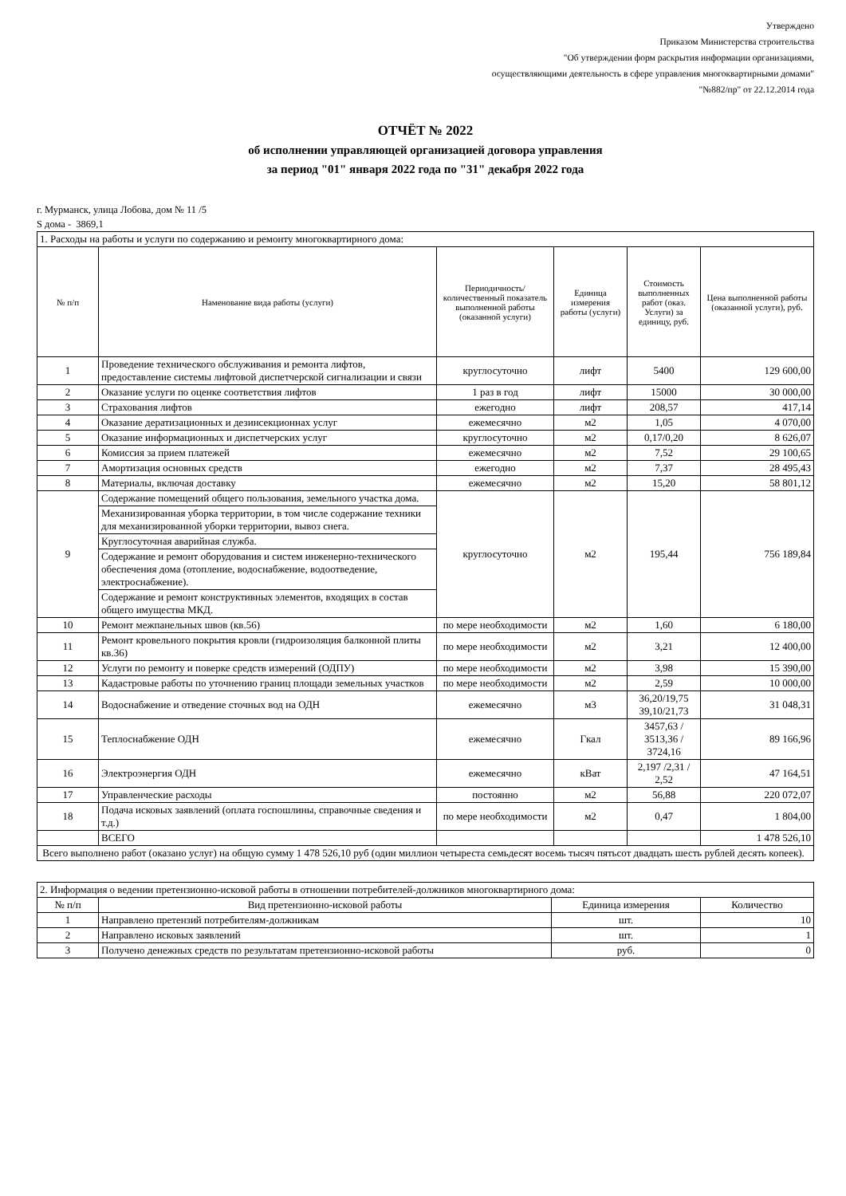Утверждено
Приказом Министерства строительства
"Об утверждении форм раскрытия информации организациями,
осуществляющими деятельность в сфере управления многоквартирными домами"
"№882/пр" от 22.12.2014 года
ОТЧЁТ № 2022
об исполнении управляющей организацией договора управления
за период "01" января 2022 года по "31" декабря 2022 года
г. Мурманск, улица Лобова, дом № 11 /5
S дома - 3869,1
| 1. Расходы на работы и услуги по содержанию и ремонту многоквартирного дома: | | | | | |
| № п/п | Наменование вида работы (услуги) | Периодичность/количественный показатель выполненной работы (оказанной услуги) | Единица измерения работы (услуги) | Стоимость выполненных работ (оказ. Услуги) за единицу, руб. | Цена выполненной работы (оказанной услуги), руб. |
| 1 | Проведение технического обслуживания и ремонта лифтов, предоставление системы лифтовой диспетчерской сигнализации и связи | круглосуточно | лифт | 5400 | 129 600,00 |
| 2 | Оказание услуги по оценке соответствия лифтов | 1 раз в год | лифт | 15000 | 30 000,00 |
| 3 | Страхования лифтов | ежегодно | лифт | 208,57 | 417,14 |
| 4 | Оказание дератизационных и дезинсекционнах услуг | ежемесячно | м2 | 1,05 | 4 070,00 |
| 5 | Оказание информационных и диспетчерских услуг | круглосуточно | м2 | 0,17/0,20 | 8 626,07 |
| 6 | Комиссия за прием платежей | ежемесячно | м2 | 7,52 | 29 100,65 |
| 7 | Амортизация основных средств | ежегодно | м2 | 7,37 | 28 495,43 |
| 8 | Материалы, включая доставку | ежемесячно | м2 | 15,20 | 58 801,12 |
| 9 | Содержание помещений общего пользования, земельного участка дома. | круглосуточно | м2 | 195,44 | 756 189,84 |
| | Механизированная уборка территории, в том числе содержание техники для механизированной уборки территории, вывоз снега. | | | | |
| | Круглосуточная аварийная служба. | | | | |
| | Содержание и ремонт оборудования и систем инженерно-технического обеспечения дома (отопление, водоснабжение, водоотведение, электроснабжение). | | | | |
| | Содержание и ремонт конструктивных элементов, входящих в состав общего имущества МКД. | | | | |
| 10 | Ремонт межпанельных швов (кв.56) | по мере необходимости | м2 | 1,60 | 6 180,00 |
| 11 | Ремонт кровельного покрытия кровли (гидроизоляция балконной плиты кв.36) | по мере необходимости | м2 | 3,21 | 12 400,00 |
| 12 | Услуги по ремонту и поверке средств измерений (ОДПУ) | по мере необходимости | м2 | 3,98 | 15 390,00 |
| 13 | Кадастровые работы по уточнению границ площади земельных участков | по мере необходимости | м2 | 2,59 | 10 000,00 |
| 14 | Водоснабжение и отведение сточных вод на ОДН | ежемесячно | м3 | 36,20/19,75 39,10/21,73 | 31 048,31 |
| 15 | Теплоснабжение ОДН | ежемесячно | Гкал | 3457,63 / 3513,36 / 3724,16 | 89 166,96 |
| 16 | Электроэнергия ОДН | ежемесячно | кВат | 2,197 /2,31 / 2,52 | 47 164,51 |
| 17 | Управленческие расходы | постоянно | м2 | 56,88 | 220 072,07 |
| 18 | Подача исковых заявлений (оплата госпошлины, справочные сведения и т.д.) | по мере необходимости | м2 | 0,47 | 1 804,00 |
| | ВСЕГО | | | | 1 478 526,10 |
| Всего выполнено работ (оказано услуг) на общую сумму 1 478 526,10 руб (один миллион четыреста семьдесят восемь тысяч пятьсот двадцать шесть рублей десять копеек). | | | | | |
| 2. Информация о ведении претензионно-исковой работы в отношении потребителей-должников многоквартирного дома: | | | |
| № п/п | Вид претензионно-исковой работы | Единица измерения | Количество |
| 1 | Направлено претензий потребителям-должникам | шт. | 10 |
| 2 | Направлено исковых заявлений | шт. | 1 |
| 3 | Получено денежных средств по результатам претензионно-исковой работы | руб. | 0 |